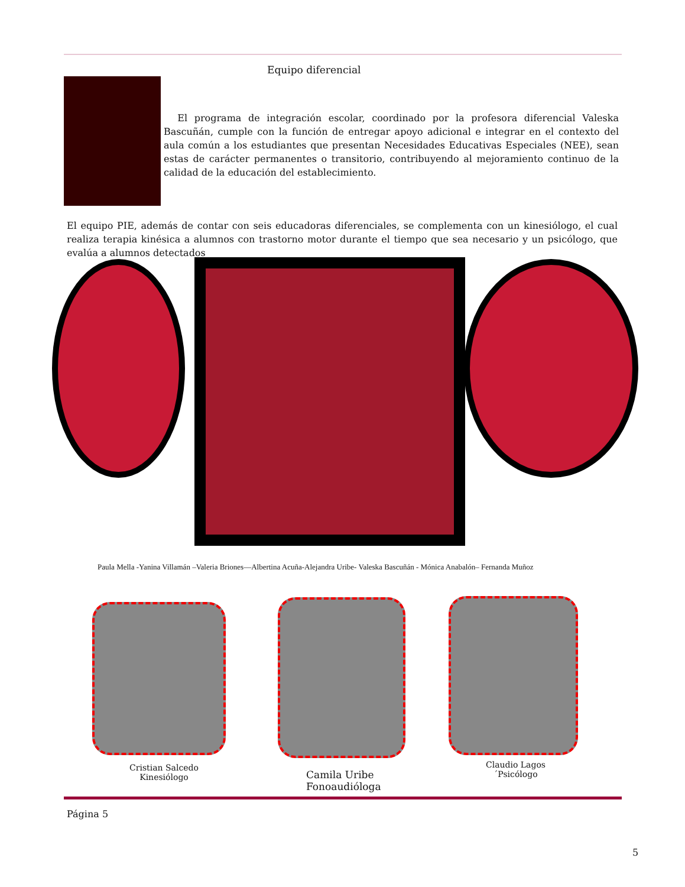Equipo diferencial
El programa de integración escolar, coordinado por la profesora diferencial Valeska Bascuñán, cumple con la función de entregar apoyo adicional e integrar en el contexto del aula común a los estudiantes que presentan Necesidades Educativas Especiales (NEE), sean estas de carácter permanentes o transitorio, contribuyendo al mejoramiento continuo de la calidad de la educación del establecimiento.
El equipo PIE, además de contar con seis educadoras diferenciales, se complementa con un kinesiólogo, el cual realiza terapia kinésica a alumnos con trastorno motor durante el tiempo que sea necesario y un psicólogo, que evalúa a alumnos detectados
Paula Mella -Yanina Villamán –Valeria Briones—Albertina Acuña-Alejandra Uribe- Valeska Bascuñán - Mónica Anabalón– Fernanda Muñoz
Cristian Salcedo
Kinesiólogo
Camila Uribe
Fonoaudióloga
Claudio Lagos
´Psicólogo
Página 5
5